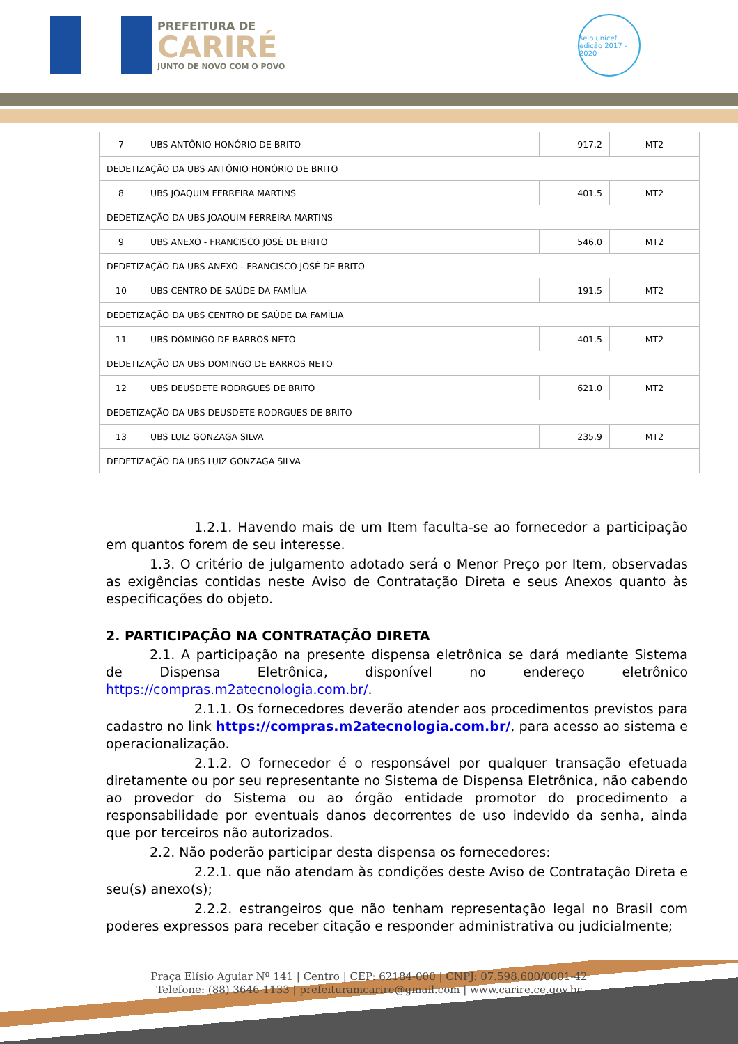PREFEITURA DE
CARIRÉ
JUNTO DE NOVO COM O POVO
selo unicef
edição 2017 - 2020
| 7 | UBS ANTÔNIO HONÓRIO DE BRITO | 917.2 | MT2 |
| DEDETIZAÇÃO DA UBS ANTÔNIO HONÓRIO DE BRITO | | | |
| 8 | UBS JOAQUIM FERREIRA MARTINS | 401.5 | MT2 |
| DEDETIZAÇÃO DA UBS JOAQUIM FERREIRA MARTINS | | | |
| 9 | UBS ANEXO - FRANCISCO JOSÉ DE BRITO | 546.0 | MT2 |
| DEDETIZAÇÃO DA UBS ANEXO - FRANCISCO JOSÉ DE BRITO | | | |
| 10 | UBS CENTRO DE SAÚDE DA FAMÍLIA | 191.5 | MT2 |
| DEDETIZAÇÃO DA UBS CENTRO DE SAÚDE DA FAMÍLIA | | | |
| 11 | UBS DOMINGO DE BARROS NETO | 401.5 | MT2 |
| DEDETIZAÇÃO DA UBS DOMINGO DE BARROS NETO | | | |
| 12 | UBS DEUSDETE RODRGUES DE BRITO | 621.0 | MT2 |
| DEDETIZAÇÃO DA UBS DEUSDETE RODRGUES DE BRITO | | | |
| 13 | UBS LUIZ GONZAGA SILVA | 235.9 | MT2 |
| DEDETIZAÇÃO DA UBS LUIZ GONZAGA SILVA | | | |
1.2.1. Havendo mais de um Item faculta-se ao fornecedor a participação em quantos forem de seu interesse.
1.3. O critério de julgamento adotado será o Menor Preço por Item, observadas as exigências contidas neste Aviso de Contratação Direta e seus Anexos quanto às especificações do objeto.
2. PARTICIPAÇÃO NA CONTRATAÇÃO DIRETA
2.1. A participação na presente dispensa eletrônica se dará mediante Sistema de Dispensa Eletrônica, disponível no endereço eletrônico https://compras.m2atecnologia.com.br/.
2.1.1. Os fornecedores deverão atender aos procedimentos previstos para cadastro no link https://compras.m2atecnologia.com.br/, para acesso ao sistema e operacionalização.
2.1.2. O fornecedor é o responsável por qualquer transação efetuada diretamente ou por seu representante no Sistema de Dispensa Eletrônica, não cabendo ao provedor do Sistema ou ao órgão entidade promotor do procedimento a responsabilidade por eventuais danos decorrentes de uso indevido da senha, ainda que por terceiros não autorizados.
2.2. Não poderão participar desta dispensa os fornecedores:
2.2.1. que não atendam às condições deste Aviso de Contratação Direta e seu(s) anexo(s);
2.2.2. estrangeiros que não tenham representação legal no Brasil com poderes expressos para receber citação e responder administrativa ou judicialmente;
Praça Elísio Aguiar Nº 141 | Centro | CEP: 62184-000 | CNPJ: 07.598.600/0001-42
Telefone: (88) 3646-1133 | prefeituramcarire@gmail.com | www.carire.ce.gov.br